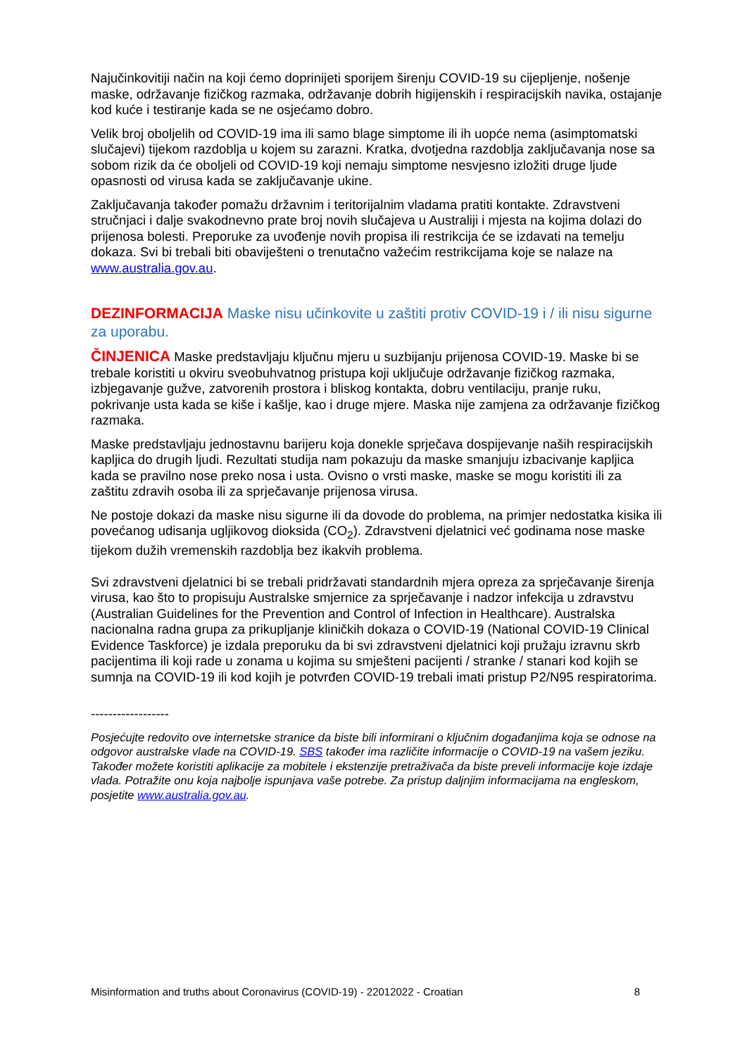Najučinkovitiji način na koji ćemo doprinijeti sporijem širenju COVID-19 su cijepljenje, nošenje maske, održavanje fizičkog razmaka, održavanje dobrih higijenskih i respiracijskih navika, ostajanje kod kuće i testiranje kada se ne osjećamo dobro.
Velik broj oboljelih od COVID-19 ima ili samo blage simptome ili ih uopće nema (asimptomatski slučajevi) tijekom razdoblja u kojem su zarazni. Kratka, dvotjedna razdoblja zaključavanja nose sa sobom rizik da će oboljeli od COVID-19 koji nemaju simptome nesvjesno izložiti druge ljude opasnosti od virusa kada se zaključavanje ukine.
Zaključavanja također pomažu državnim i teritorijalnim vladama pratiti kontakte. Zdravstveni stručnjaci i dalje svakodnevno prate broj novih slučajeva u Australiji i mjesta na kojima dolazi do prijenosa bolesti. Preporuke za uvođenje novih propisa ili restrikcija će se izdavati na temelju dokaza. Svi bi trebali biti obaviješteni o trenutačno važećim restrikcijama koje se nalaze na www.australia.gov.au.
DEZINFORMACIJA Maske nisu učinkovite u zaštiti protiv COVID-19 i / ili nisu sigurne za uporabu.
ČINJENICA Maske predstavljaju ključnu mjeru u suzbijanju prijenosa COVID-19. Maske bi se trebale koristiti u okviru sveobuhvatnog pristupa koji uključuje održavanje fizičkog razmaka, izbjegavanje gužve, zatvorenih prostora i bliskog kontakta, dobru ventilaciju, pranje ruku, pokrivanje usta kada se kiše i kašlje, kao i druge mjere. Maska nije zamjena za održavanje fizičkog razmaka.
Maske predstavljaju jednostavnu barijeru koja donekle sprječava dospijevanje naših respiracijskih kapljica do drugih ljudi. Rezultati studija nam pokazuju da maske smanjuju izbacivanje kapljica kada se pravilno nose preko nosa i usta. Ovisno o vrsti maske, maske se mogu koristiti ili za zaštitu zdravih osoba ili za sprječavanje prijenosa virusa.
Ne postoje dokazi da maske nisu sigurne ili da dovode do problema, na primjer nedostatka kisika ili povećanog udisanja ugljikovog dioksida (CO<sub>2</sub>). Zdravstveni djelatnici već godinama nose maske tijekom dužih vremenskih razdoblja bez ikakvih problema.
Svi zdravstveni djelatnici bi se trebali pridržavati standardnih mjera opreza za sprječavanje širenja virusa, kao što to propisuju Australske smjernice za sprječavanje i nadzor infekcija u zdravstvu (Australian Guidelines for the Prevention and Control of Infection in Healthcare). Australska nacionalna radna grupa za prikupljanje kliničkih dokaza o COVID-19 (National COVID-19 Clinical Evidence Taskforce) je izdala preporuku da bi svi zdravstveni djelatnici koji pružaju izravnu skrb pacijentima ili koji rade u zonama u kojima su smješteni pacijenti / stranke / stanari kod kojih se sumnja na COVID-19 ili kod kojih je potvrđen COVID-19 trebali imati pristup P2/N95 respiratorima.
------------------
Posjećujte redovito ove internetske stranice da biste bili informirani o ključnim događanjima koja se odnose na odgovor australske vlade na COVID-19. SBS također ima različite informacije o COVID-19 na vašem jeziku. Također možete koristiti aplikacije za mobitele i ekstenzije pretraživača da biste preveli informacije koje izdaje vlada. Potražite onu koja najbolje ispunjava vaše potrebe. Za pristup daljnjim informacijama na engleskom, posjetite www.australia.gov.au.
Misinformation and truths about Coronavirus (COVID-19) - 22012022 - Croatian 8